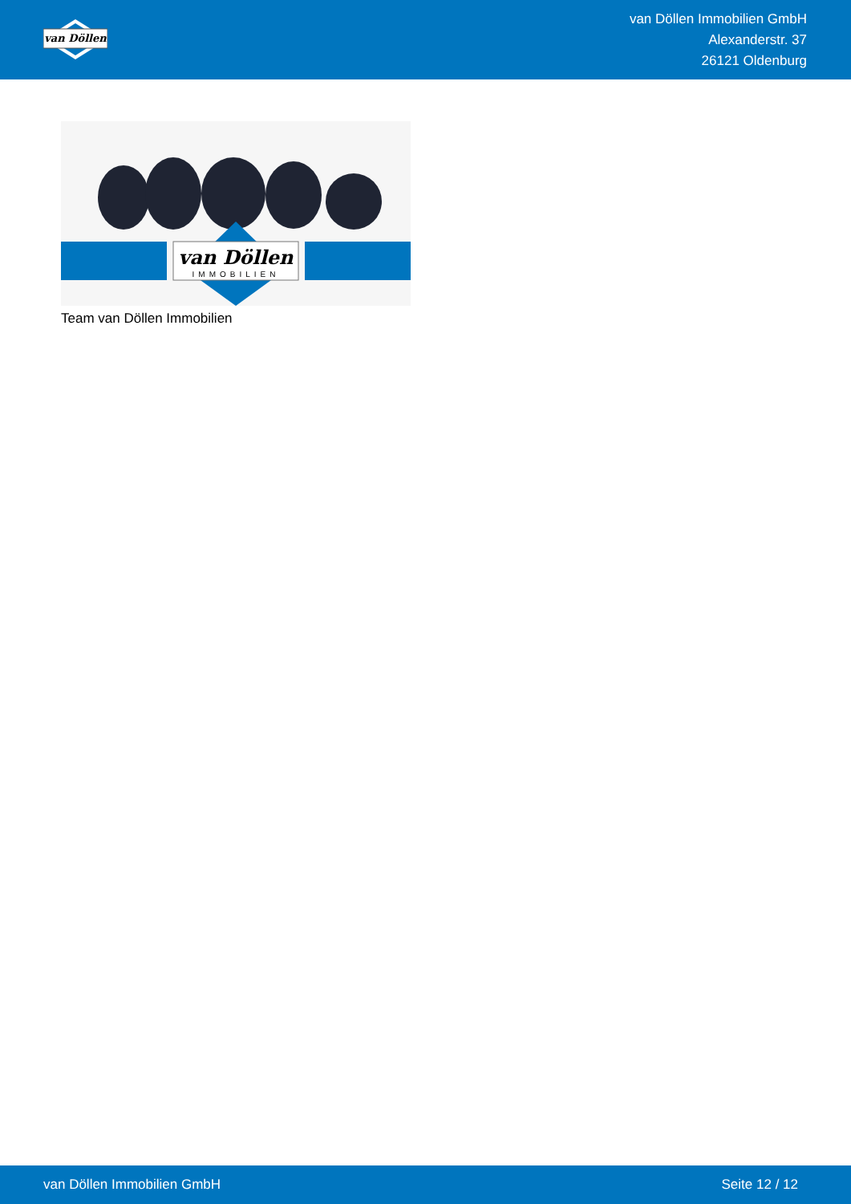van Döllen
van Döllen Immobilien GmbH
Alexanderstr. 37
26121 Oldenburg
van Döllen
IMMOBILIEN
Team van Döllen Immobilien
van Döllen Immobilien GmbH Seite 12 / 12